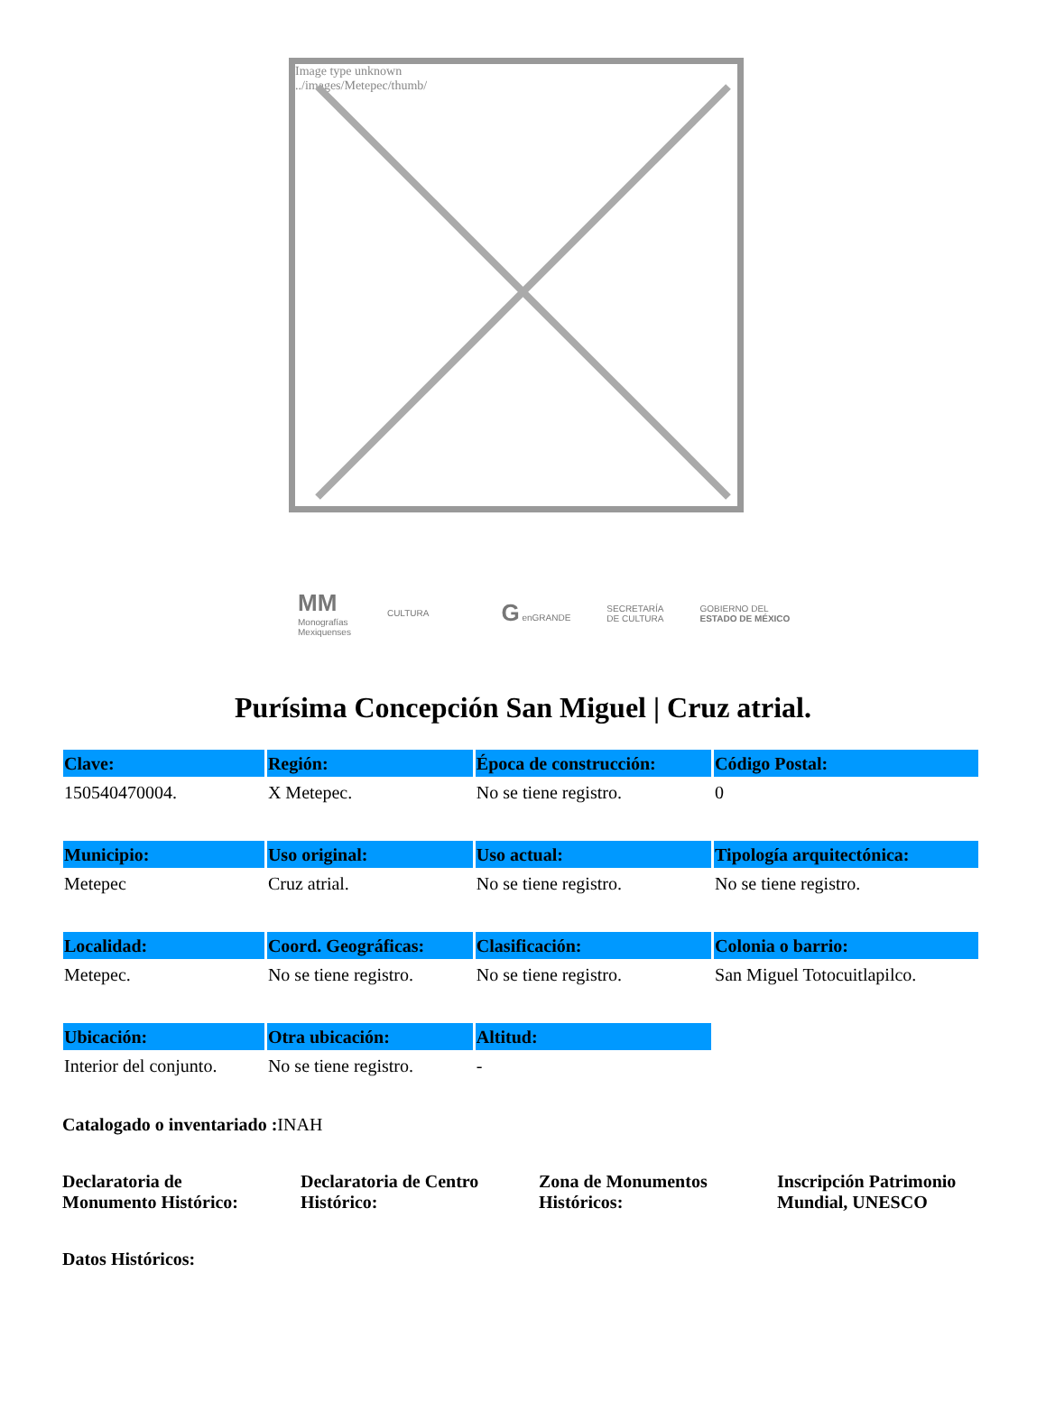Image type unknown
../images/Metepec/thumb/
MM
Monografías
Mexiquenses
CULTURA
G enGRANDE
SECRETARÍA
DE CULTURA
GOBIERNO DEL
ESTADO DE MÉXICO
Purísima Concepción San Miguel | Cruz atrial.
| Clave: | Región: | Época de construcción: | Código Postal: |
| --- | --- | --- | --- |
| 150540470004. | X Metepec. | No se tiene registro. | 0 |
| Municipio: | Uso original: | Uso actual: | Tipología arquitectónica: |
| Metepec | Cruz atrial. | No se tiene registro. | No se tiene registro. |
| Localidad: | Coord. Geográficas: | Clasificación: | Colonia o barrio: |
| Metepec. | No se tiene registro. | No se tiene registro. | San Miguel Totocuitlapilco. |
| Ubicación: | Otra ubicación: | Altitud: | |
| Interior del conjunto. | No se tiene registro. | - | |
Catalogado o inventariado : INAH
Declaratoria de Monumento Histórico:
Declaratoria de Centro Histórico:
Zona de Monumentos Históricos:
Inscripción Patrimonio Mundial, UNESCO
Datos Históricos: